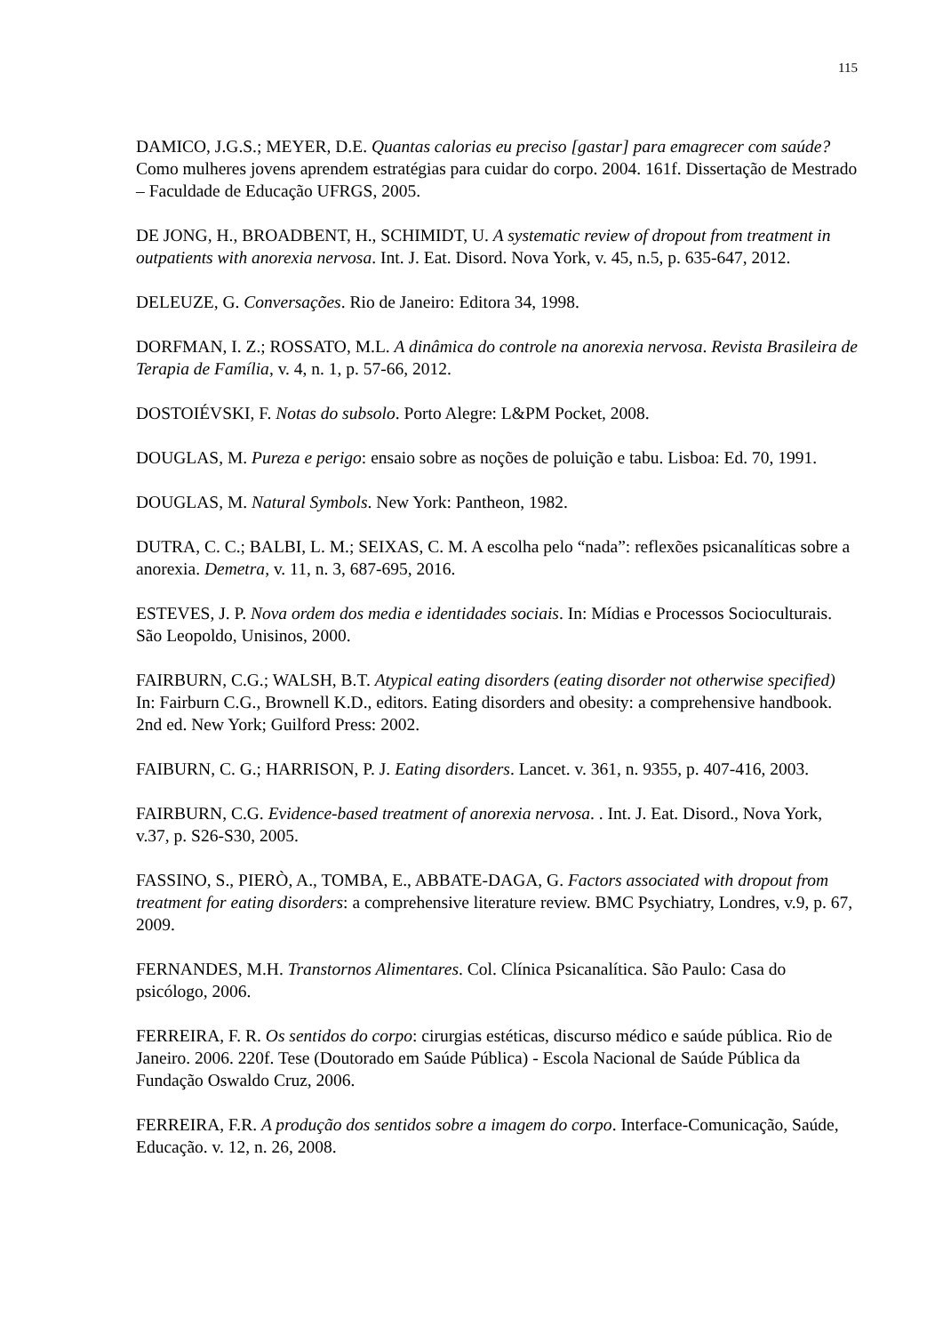115
DAMICO, J.G.S.; MEYER, D.E. Quantas calorias eu preciso [gastar] para emagrecer com saúde? Como mulheres jovens aprendem estratégias para cuidar do corpo. 2004. 161f. Dissertação de Mestrado – Faculdade de Educação UFRGS, 2005.
DE JONG, H., BROADBENT, H., SCHIMIDT, U. A systematic review of dropout from treatment in outpatients with anorexia nervosa. Int. J. Eat. Disord. Nova York, v. 45, n.5, p. 635-647, 2012.
DELEUZE, G. Conversações. Rio de Janeiro: Editora 34, 1998.
DORFMAN, I. Z.; ROSSATO, M.L. A dinâmica do controle na anorexia nervosa. Revista Brasileira de Terapia de Família, v. 4, n. 1, p. 57-66, 2012.
DOSTOIÉVSKI, F. Notas do subsolo. Porto Alegre: L&PM Pocket, 2008.
DOUGLAS, M. Pureza e perigo: ensaio sobre as noções de poluição e tabu. Lisboa: Ed. 70, 1991.
DOUGLAS, M. Natural Symbols. New York: Pantheon, 1982.
DUTRA, C. C.; BALBI, L. M.; SEIXAS, C. M. A escolha pelo “nada”: reflexões psicanalíticas sobre a anorexia. Demetra, v. 11, n. 3, 687-695, 2016.
ESTEVES, J. P. Nova ordem dos media e identidades sociais. In: Mídias e Processos Socioculturais. São Leopoldo, Unisinos, 2000.
FAIRBURN, C.G.; WALSH, B.T. Atypical eating disorders (eating disorder not otherwise specified) In: Fairburn C.G., Brownell K.D., editors. Eating disorders and obesity: a comprehensive handbook. 2nd ed. New York; Guilford Press: 2002.
FAIBURN, C. G.; HARRISON, P. J. Eating disorders. Lancet. v. 361, n. 9355, p. 407-416, 2003.
FAIRBURN, C.G. Evidence-based treatment of anorexia nervosa. . Int. J. Eat. Disord., Nova York, v.37, p. S26-S30, 2005.
FASSINO, S., PIERÒ, A., TOMBA, E., ABBATE-DAGA, G. Factors associated with dropout from treatment for eating disorders: a comprehensive literature review. BMC Psychiatry, Londres, v.9, p. 67, 2009.
FERNANDES, M.H. Transtornos Alimentares. Col. Clínica Psicanalítica. São Paulo: Casa do psicólogo, 2006.
FERREIRA, F. R. Os sentidos do corpo: cirurgias estéticas, discurso médico e saúde pública. Rio de Janeiro. 2006. 220f. Tese (Doutorado em Saúde Pública) - Escola Nacional de Saúde Pública da Fundação Oswaldo Cruz, 2006.
FERREIRA, F.R. A produção dos sentidos sobre a imagem do corpo. Interface-Comunicação, Saúde, Educação. v. 12, n. 26, 2008.